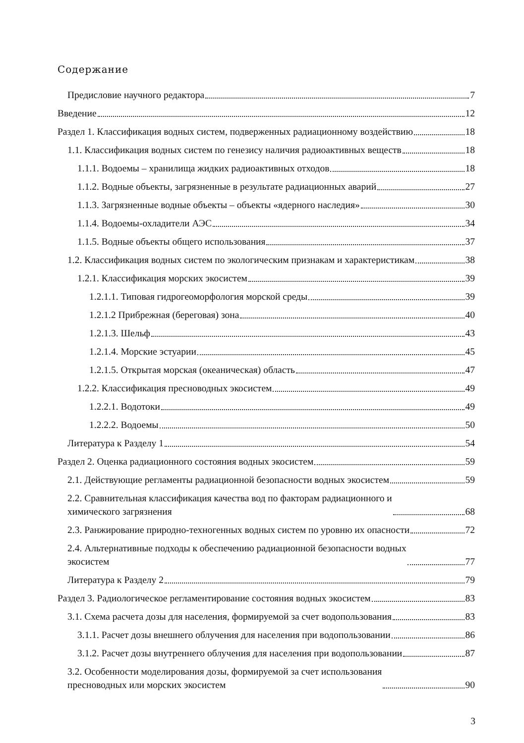Содержание
Предисловие научного редактора 7
Введение 12
Раздел 1. Классификация водных систем, подверженных радиационному воздействию 18
1.1. Классификация водных систем по генезису наличия радиоактивных веществ 18
1.1.1. Водоемы – хранилища жидких радиоактивных отходов 18
1.1.2. Водные объекты, загрязненные в результате радиационных аварий 27
1.1.3. Загрязненные водные объекты – объекты «ядерного наследия» 30
1.1.4. Водоемы-охладители АЭС 34
1.1.5. Водные объекты общего использования 37
1.2. Классификация водных систем по экологическим признакам и характеристикам 38
1.2.1. Классификация морских экосистем 39
1.2.1.1. Типовая гидрогеоморфология морской среды 39
1.2.1.2 Прибрежная (береговая) зона 40
1.2.1.3. Шельф 43
1.2.1.4. Морские эстуарии 45
1.2.1.5. Открытая морская (океаническая) область 47
1.2.2. Классификация пресноводных экосистем 49
1.2.2.1. Водотоки 49
1.2.2.2. Водоемы 50
Литература к Разделу 1 54
Раздел 2. Оценка радиационного состояния водных экосистем 59
2.1. Действующие регламенты радиационной безопасности водных экосистем 59
2.2. Сравнительная классификация качества вод по факторам радиационного и
химического загрязнения 68
2.3. Ранжирование природно-техногенных водных систем по уровню их опасности 72
2.4. Альтернативные подходы к обеспечению радиационной безопасности водных
экосистем 77
Литература к Разделу 2 79
Раздел 3. Радиологическое регламентирование состояния водных экосистем 83
3.1. Схема расчета дозы для населения, формируемой за счет водопользования 83
3.1.1. Расчет дозы внешнего облучения для населения при водопользовании 86
3.1.2. Расчет дозы внутреннего облучения для населения при водопользовании 87
3.2. Особенности моделирования дозы, формируемой за счет использования
пресноводных или морских экосистем 90
3